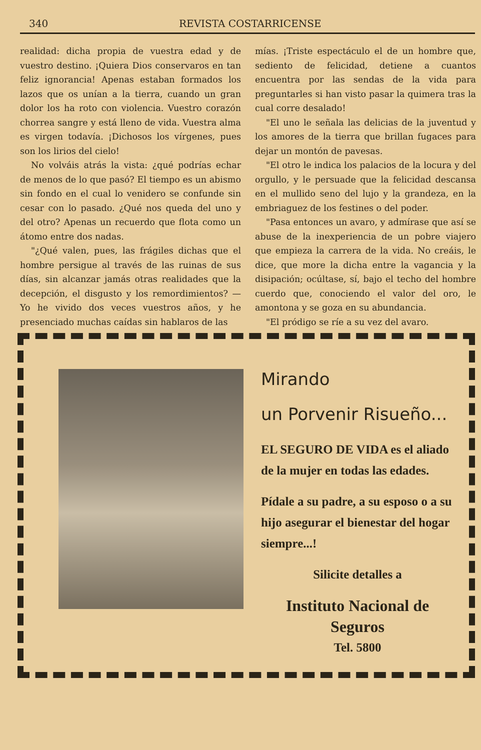340 REVISTA COSTARRICENSE
realidad: dicha propia de vuestra edad y de vuestro destino. ¡Quiera Dios conservaros en tan feliz ignorancia! Apenas estaban formados los lazos que os unían a la tierra, cuando un gran dolor los ha roto con violencia. Vuestro corazón chorrea sangre y está lleno de vida. Vuestra alma es virgen todavía. ¡Dichosos los vírgenes, pues son los lirios del cielo!
No volváis atrás la vista: ¿qué podrías echar de menos de lo que pasó? El tiempo es un abismo sin fondo en el cual lo venidero se confunde sin cesar con lo pasado. ¿Qué nos queda del uno y del otro? Apenas un recuerdo que flota como un átomo entre dos nadas.
"¿Qué valen, pues, las frágiles dichas que el hombre persigue al través de las ruinas de sus días, sin alcanzar jamás otras realidades que la decepción, el disgusto y los remordimientos? —Yo he vivido dos veces vuestros años, y he presenciado muchas caídas sin hablaros de las
mías. ¡Triste espectáculo el de un hombre que, sediento de felicidad, detiene a cuantos encuentra por las sendas de la vida para preguntarles si han visto pasar la quimera tras la cual corre desalado!
"El uno le señala las delicias de la juventud y los amores de la tierra que brillan fugaces para dejar un montón de pavesas.
"El otro le indica los palacios de la locura y del orgullo, y le persuade que la felicidad descansa en el mullido seno del lujo y la grandeza, en la embriaguez de los festines o del poder.
"Pasa entonces un avaro, y admírase que así se abuse de la inexperiencia de un pobre viajero que empieza la carrera de la vida. No creáis, le dice, que more la dicha entre la vagancia y la disipación; ocúltase, sí, bajo el techo del hombre cuerdo que, conociendo el valor del oro, le amontona y se goza en su abundancia.
"El pródigo se ríe a su vez del avaro.
Mirando
un Porvenir Risueño...
EL SEGURO DE VIDA es el aliado de la mujer en todas las edades.
Pídale a su padre, a su esposo o a su hijo asegurar el bienestar del hogar siempre...!
Silicite detalles a
Instituto Nacional de Seguros
Tel. 5800